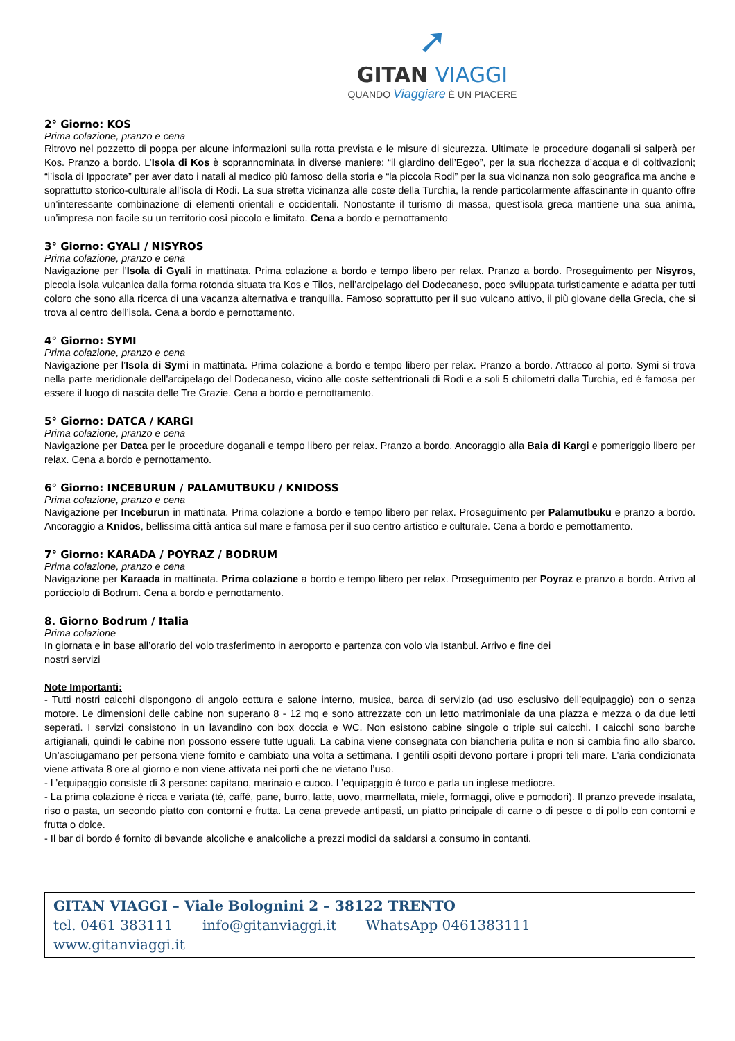➚
GITAN VIAGGI
QUANDO Viaggiare È UN PIACERE
2° Giorno: KOS
Prima colazione, pranzo e cena
Ritrovo nel pozzetto di poppa per alcune informazioni sulla rotta prevista e le misure di sicurezza. Ultimate le procedure doganali si salperà per Kos. Pranzo a bordo. L’Isola di Kos è soprannominata in diverse maniere: “il giardino dell’Egeo”, per la sua ricchezza d’acqua e di coltivazioni; “l’isola di Ippocrate” per aver dato i natali al medico più famoso della storia e “la piccola Rodi” per la sua vicinanza non solo geografica ma anche e soprattutto storico-culturale all’isola di Rodi. La sua stretta vicinanza alle coste della Turchia, la rende particolarmente affascinante in quanto offre un’interessante combinazione di elementi orientali e occidentali. Nonostante il turismo di massa, quest’isola greca mantiene una sua anima, un’impresa non facile su un territorio così piccolo e limitato. Cena a bordo e pernottamento
3° Giorno: GYALI / NISYROS
Prima colazione, pranzo e cena
Navigazione per l’Isola di Gyali in mattinata. Prima colazione a bordo e tempo libero per relax. Pranzo a bordo. Proseguimento per Nisyros, piccola isola vulcanica dalla forma rotonda situata tra Kos e Tilos, nell’arcipelago del Dodecaneso, poco sviluppata turisticamente e adatta per tutti coloro che sono alla ricerca di una vacanza alternativa e tranquilla. Famoso soprattutto per il suo vulcano attivo, il più giovane della Grecia, che si trova al centro dell’isola. Cena a bordo e pernottamento.
4° Giorno: SYMI
Prima colazione, pranzo e cena
Navigazione per l’Isola di Symi in mattinata. Prima colazione a bordo e tempo libero per relax. Pranzo a bordo. Attracco al porto. Symi si trova nella parte meridionale dell’arcipelago del Dodecaneso, vicino alle coste settentrionali di Rodi e a soli 5 chilometri dalla Turchia, ed é famosa per essere il luogo di nascita delle Tre Grazie. Cena a bordo e pernottamento.
5° Giorno: DATCA / KARGI
Prima colazione, pranzo e cena
Navigazione per Datca per le procedure doganali e tempo libero per relax. Pranzo a bordo. Ancoraggio alla Baia di Kargi e pomeriggio libero per relax. Cena a bordo e pernottamento.
6° Giorno: INCEBURUN / PALAMUTBUKU / KNIDOSS
Prima colazione, pranzo e cena
Navigazione per Inceburun in mattinata. Prima colazione a bordo e tempo libero per relax. Proseguimento per Palamutbuku e pranzo a bordo. Ancoraggio a Knidos, bellissima città antica sul mare e famosa per il suo centro artistico e culturale. Cena a bordo e pernottamento.
7° Giorno: KARADA / POYRAZ / BODRUM
Prima colazione, pranzo e cena
Navigazione per Karaada in mattinata. Prima colazione a bordo e tempo libero per relax. Proseguimento per Poyraz e pranzo a bordo. Arrivo al porticciolo di Bodrum. Cena a bordo e pernottamento.
8. Giorno Bodrum / Italia
Prima colazione
In giornata e in base all’orario del volo trasferimento in aeroporto e partenza con volo via Istanbul. Arrivo e fine dei
nostri servizi
Note Importanti:
- Tutti nostri caicchi dispongono di angolo cottura e salone interno, musica, barca di servizio (ad uso esclusivo dell’equipaggio) con o senza motore. Le dimensioni delle cabine non superano 8 - 12 mq e sono attrezzate con un letto matrimoniale da una piazza e mezza o da due letti seperati. I servizi consistono in un lavandino con box doccia e WC. Non esistono cabine singole o triple sui caicchi. I caicchi sono barche artigianali, quindi le cabine non possono essere tutte uguali. La cabina viene consegnata con biancheria pulita e non si cambia fino allo sbarco. Un’asciugamano per persona viene fornito e cambiato una volta a settimana. I gentili ospiti devono portare i propri teli mare. L’aria condizionata viene attivata 8 ore al giorno e non viene attivata nei porti che ne vietano l’uso.
- L’equipaggio consiste di 3 persone: capitano, marinaio e cuoco. L’equipaggio é turco e parla un inglese mediocre.
- La prima colazione é ricca e variata (té, caffé, pane, burro, latte, uovo, marmellata, miele, formaggi, olive e pomodori). Il pranzo prevede insalata, riso o pasta, un secondo piatto con contorni e frutta. La cena prevede antipasti, un piatto principale di carne o di pesce o di pollo con contorni e frutta o dolce.
- Il bar di bordo é fornito di bevande alcoliche e analcoliche a prezzi modici da saldarsi a consumo in contanti.
GITAN VIAGGI – Viale Bolognini 2 – 38122 TRENTO
tel. 0461 383111 info@gitanviaggi.it WhatsApp 0461383111 www.gitanviaggi.it